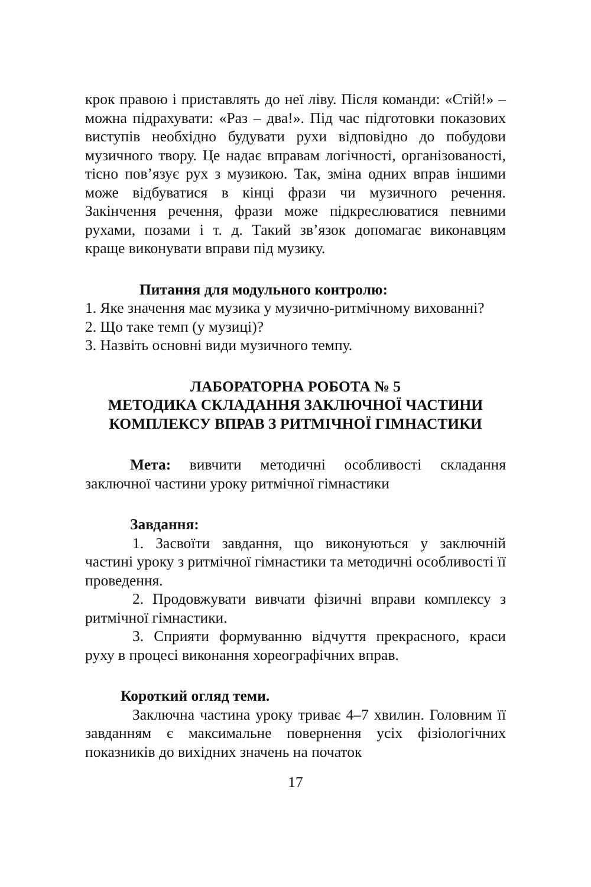крок правою і приставлять до неї ліву. Після команди: «Стій!» – можна підрахувати: «Раз – два!». Під час підготовки показових виступів необхідно будувати рухи відповідно до побудови музичного твору. Це надає вправам логічності, організованості, тісно пов’язує рух з музикою. Так, зміна одних вправ іншими може відбуватися в кінці фрази чи музичного речення. Закінчення речення, фрази може підкреслюватися певними рухами, позами і т. д. Такий зв’язок допомагає виконавцям краще виконувати вправи під музику.
Питання для модульного контролю:
1. Яке значення має музика у музично-ритмічному вихованні?
2. Що таке темп (у музиці)?
3. Назвіть основні види музичного темпу.
ЛАБОРАТОРНА РОБОТА № 5
МЕТОДИКА СКЛАДАННЯ ЗАКЛЮЧНОЇ ЧАСТИНИ
КОМПЛЕКСУ ВПРАВ З РИТМІЧНОЇ ГІМНАСТИКИ
Мета: вивчити методичні особливості складання заключної частини уроку ритмічної гімнастики
Завдання:
1. Засвоїти завдання, що виконуються у заключній частині уроку з ритмічної гімнастики та методичні особливості її проведення.
2. Продовжувати вивчати фізичні вправи комплексу з ритмічної гімнастики.
3. Сприяти формуванню відчуття прекрасного, краси руху в процесі виконання хореографічних вправ.
Короткий огляд теми.
Заключна частина уроку триває 4–7 хвилин. Головним її завданням є максимальне повернення усіх фізіологічних показників до вихідних значень на початок
17